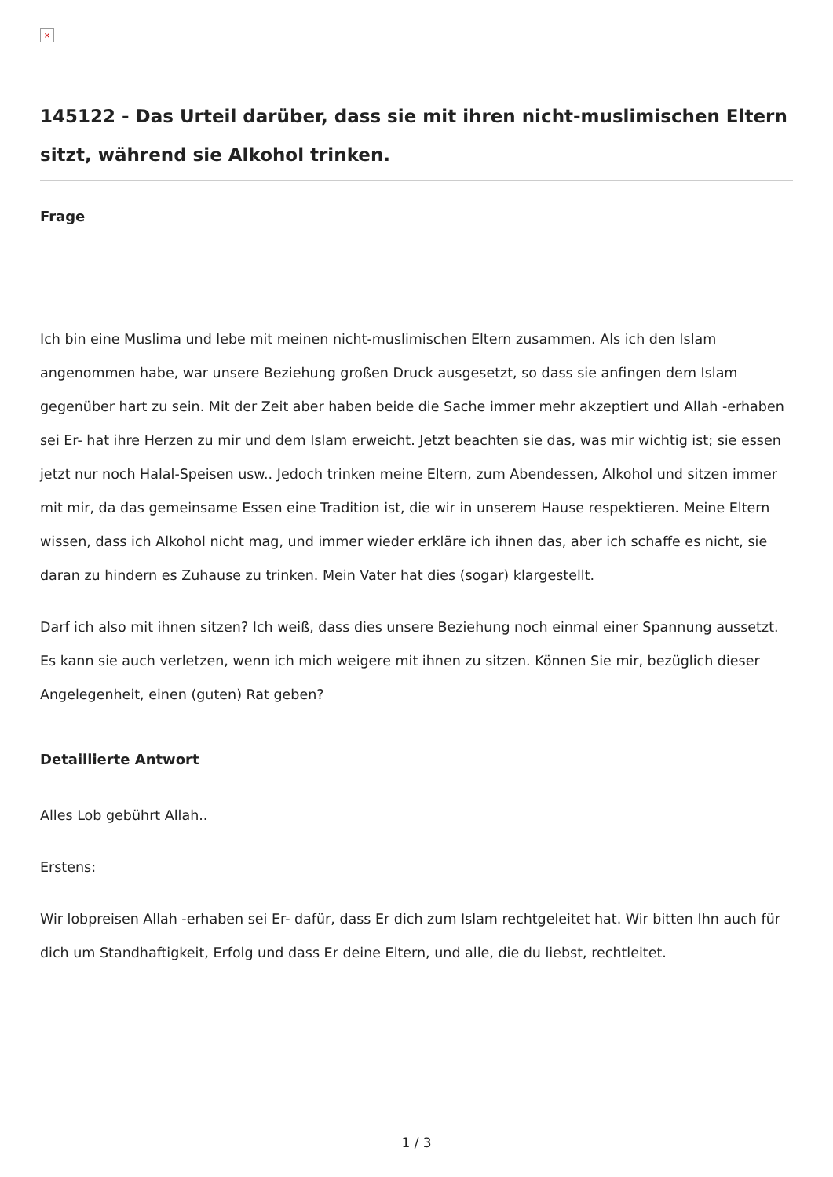×
145122 - Das Urteil darüber, dass sie mit ihren nicht-muslimischen Eltern sitzt, während sie Alkohol trinken.
Frage
Ich bin eine Muslima und lebe mit meinen nicht-muslimischen Eltern zusammen. Als ich den Islam angenommen habe, war unsere Beziehung großen Druck ausgesetzt, so dass sie anfingen dem Islam gegenüber hart zu sein. Mit der Zeit aber haben beide die Sache immer mehr akzeptiert und Allah -erhaben sei Er- hat ihre Herzen zu mir und dem Islam erweicht. Jetzt beachten sie das, was mir wichtig ist; sie essen jetzt nur noch Halal-Speisen usw.. Jedoch trinken meine Eltern, zum Abendessen, Alkohol und sitzen immer mit mir, da das gemeinsame Essen eine Tradition ist, die wir in unserem Hause respektieren. Meine Eltern wissen, dass ich Alkohol nicht mag, und immer wieder erkläre ich ihnen das, aber ich schaffe es nicht, sie daran zu hindern es Zuhause zu trinken. Mein Vater hat dies (sogar) klargestellt.
Darf ich also mit ihnen sitzen? Ich weiß, dass dies unsere Beziehung noch einmal einer Spannung aussetzt. Es kann sie auch verletzen, wenn ich mich weigere mit ihnen zu sitzen. Können Sie mir, bezüglich dieser Angelegenheit, einen (guten) Rat geben?
Detaillierte Antwort
Alles Lob gebührt Allah..
Erstens:
Wir lobpreisen Allah -erhaben sei Er- dafür, dass Er dich zum Islam rechtgeleitet hat. Wir bitten Ihn auch für dich um Standhaftigkeit, Erfolg und dass Er deine Eltern, und alle, die du liebst, rechtleitet.
1 / 3